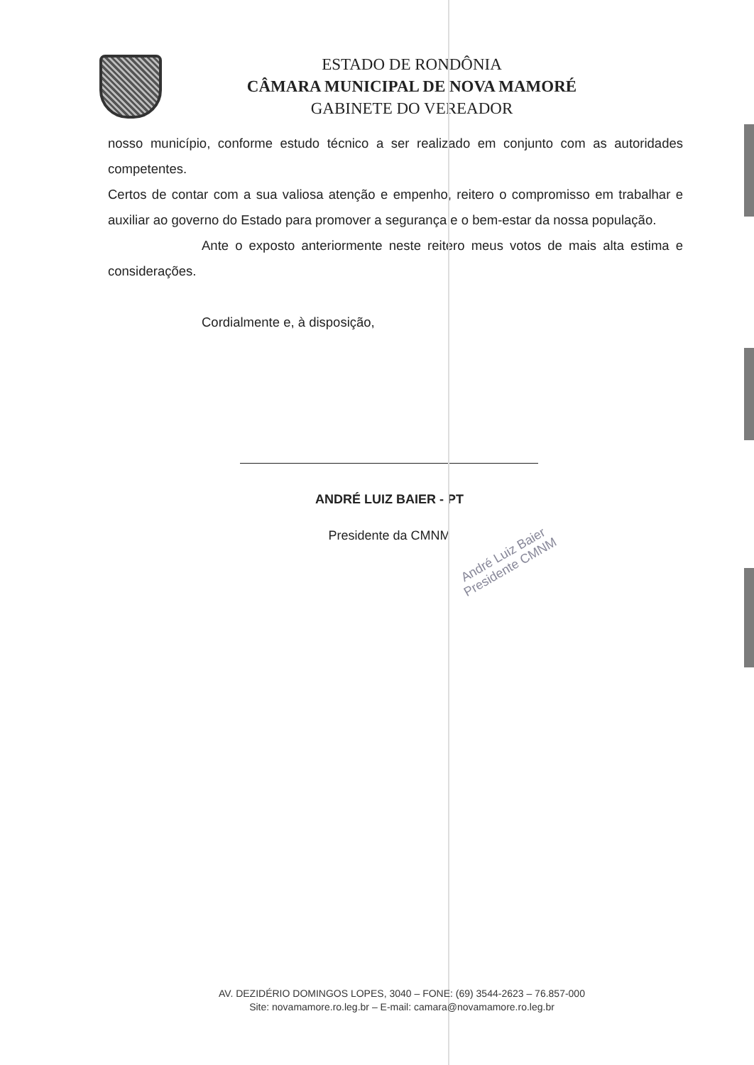ESTADO DE RONDÔNIA
CÂMARA MUNICIPAL DE NOVA MAMORÉ
GABINETE DO VEREADOR
nosso município, conforme estudo técnico a ser realizado em conjunto com as autoridades competentes.
Certos de contar com a sua valiosa atenção e empenho, reitero o compromisso em trabalhar e auxiliar ao governo do Estado para promover a segurança e o bem-estar da nossa população.
Ante o exposto anteriormente neste reitero meus votos de mais alta estima e considerações.
Cordialmente e, à disposição,
ANDRÉ LUIZ BAIER - PT
Presidente da CMNM
André Luiz Baier
Presidente CMNM
AV. DEZIDÉRIO DOMINGOS LOPES, 3040 – FONE: (69) 3544-2623 – 76.857-000
Site: novamamore.ro.leg.br – E-mail: camara@novamamore.ro.leg.br